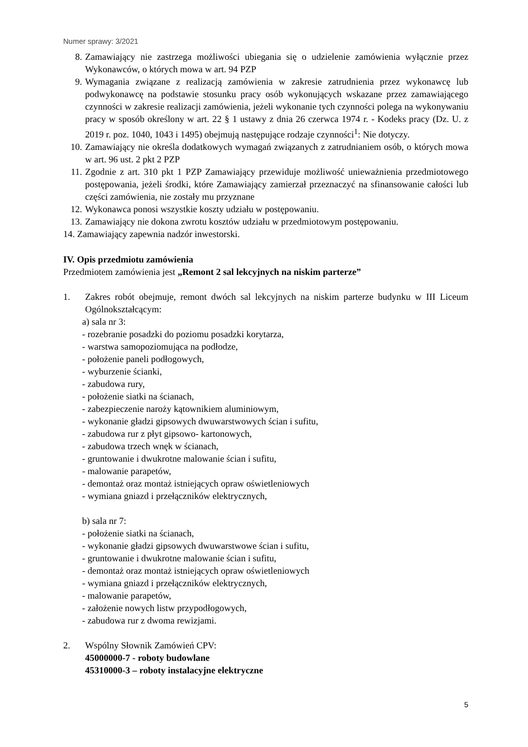Numer sprawy: 3/2021
8. Zamawiający nie zastrzega możliwości ubiegania się o udzielenie zamówienia wyłącznie przez Wykonawców, o których mowa w art. 94 PZP
9. Wymagania związane z realizacją zamówienia w zakresie zatrudnienia przez wykonawcę lub podwykonawcę na podstawie stosunku pracy osób wykonujących wskazane przez zamawiającego czynności w zakresie realizacji zamówienia, jeżeli wykonanie tych czynności polega na wykonywaniu pracy w sposób określony w art. 22 § 1 ustawy z dnia 26 czerwca 1974 r. - Kodeks pracy (Dz. U. z 2019 r. poz. 1040, 1043 i 1495) obejmują następujące rodzaje czynności<sup>1</sup>: Nie dotyczy.
10. Zamawiający nie określa dodatkowych wymagań związanych z zatrudnianiem osób, o których mowa w art. 96 ust. 2 pkt 2 PZP
11. Zgodnie z art. 310 pkt 1 PZP Zamawiający przewiduje możliwość unieważnienia przedmiotowego postępowania, jeżeli środki, które Zamawiający zamierzał przeznaczyć na sfinansowanie całości lub części zamówienia, nie zostały mu przyznane
12. Wykonawca ponosi wszystkie koszty udziału w postępowaniu.
13. Zamawiający nie dokona zwrotu kosztów udziału w przedmiotowym postępowaniu.
14. Zamawiający zapewnia nadzór inwestorski.
IV. Opis przedmiotu zamówienia
Przedmiotem zamówienia jest „Remont 2 sal lekcyjnych na niskim parterze”
1. Zakres robót obejmuje, remont dwóch sal lekcyjnych na niskim parterze budynku w III Liceum Ogólnokształcącym:
a) sala nr 3:
- rozebranie posadzki do poziomu posadzki korytarza,
- warstwa samopoziomująca na podłodze,
- położenie paneli podłogowych,
- wyburzenie ścianki,
- zabudowa rury,
- położenie siatki na ścianach,
- zabezpieczenie naroży kątownikiem aluminiowym,
- wykonanie gładzi gipsowych dwuwarstwowych ścian i sufitu,
- zabudowa rur z płyt gipsowo- kartonowych,
- zabudowa trzech wnęk w ścianach,
- gruntowanie i dwukrotne malowanie ścian i sufitu,
- malowanie parapetów,
- demontaż oraz montaż istniejących opraw oświetleniowych
- wymiana gniazd i przełączników elektrycznych,
b) sala nr 7:
- położenie siatki na ścianach,
- wykonanie gładzi gipsowych dwuwarstwowe ścian i sufitu,
- gruntowanie i dwukrotne malowanie ścian i sufitu,
- demontaż oraz montaż istniejących opraw oświetleniowych
- wymiana gniazd i przełączników elektrycznych,
- malowanie parapetów,
- założenie nowych listw przypodłogowych,
- zabudowa rur z dwoma rewizjami.
2. Wspólny Słownik Zamówień CPV:
45000000-7 - roboty budowlane
45310000-3 – roboty instalacyjne elektryczne
5